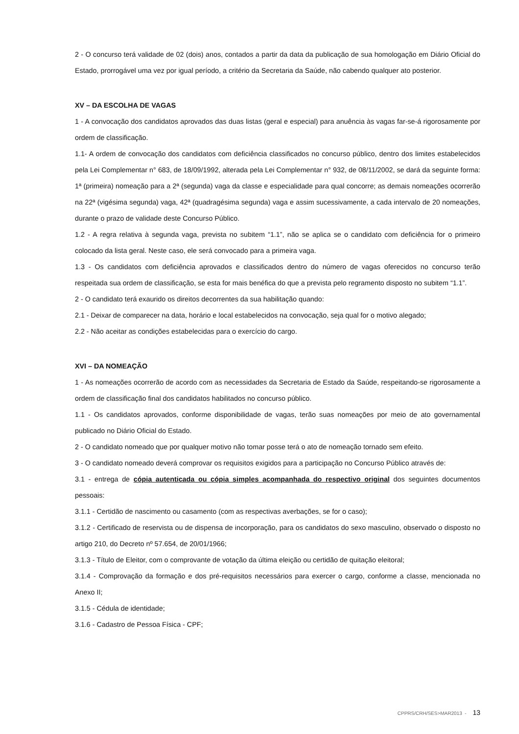2 - O concurso terá validade de 02 (dois) anos, contados a partir da data da publicação de sua homologação em Diário Oficial do Estado, prorrogável uma vez por igual período, a critério da Secretaria da Saúde, não cabendo qualquer ato posterior.
XV – DA ESCOLHA DE VAGAS
1 - A convocação dos candidatos aprovados das duas listas (geral e especial) para anuência às vagas far-se-á rigorosamente por ordem de classificação.
1.1- A ordem de convocação dos candidatos com deficiência classificados no concurso público, dentro dos limites estabelecidos pela Lei Complementar n° 683, de 18/09/1992, alterada pela Lei Complementar n° 932, de 08/11/2002, se dará da seguinte forma: 1ª (primeira) nomeação para a 2ª (segunda) vaga da classe e especialidade para qual concorre; as demais nomeações ocorrerão na 22ª (vigésima segunda) vaga, 42ª (quadragésima segunda) vaga e assim sucessivamente, a cada intervalo de 20 nomeações, durante o prazo de validade deste Concurso Público.
1.2 - A regra relativa à segunda vaga, prevista no subitem “1.1”, não se aplica se o candidato com deficiência for o primeiro colocado da lista geral. Neste caso, ele será convocado para a primeira vaga.
1.3 - Os candidatos com deficiência aprovados e classificados dentro do número de vagas oferecidos no concurso terão respeitada sua ordem de classificação, se esta for mais benéfica do que a prevista pelo regramento disposto no subitem “1.1”.
2 - O candidato terá exaurido os direitos decorrentes da sua habilitação quando:
2.1 - Deixar de comparecer na data, horário e local estabelecidos na convocação, seja qual for o motivo alegado;
2.2 - Não aceitar as condições estabelecidas para o exercício do cargo.
XVI – DA NOMEAÇÃO
1 - As nomeações ocorrerão de acordo com as necessidades da Secretaria de Estado da Saúde, respeitando-se rigorosamente a ordem de classificação final dos candidatos habilitados no concurso público.
1.1 - Os candidatos aprovados, conforme disponibilidade de vagas, terão suas nomeações por meio de ato governamental publicado no Diário Oficial do Estado.
2 - O candidato nomeado que por qualquer motivo não tomar posse terá o ato de nomeação tornado sem efeito.
3 - O candidato nomeado deverá comprovar os requisitos exigidos para a participação no Concurso Público através de:
3.1 - entrega de cópia autenticada ou cópia simples acompanhada do respectivo original dos seguintes documentos pessoais:
3.1.1 - Certidão de nascimento ou casamento (com as respectivas averbações, se for o caso);
3.1.2 - Certificado de reservista ou de dispensa de incorporação, para os candidatos do sexo masculino, observado o disposto no artigo 210, do Decreto nº 57.654, de 20/01/1966;
3.1.3 - Título de Eleitor, com o comprovante de votação da última eleição ou certidão de quitação eleitoral;
3.1.4 - Comprovação da formação e dos pré-requisitos necessários para exercer o cargo, conforme a classe, mencionada no Anexo II;
3.1.5 - Cédula de identidade;
3.1.6 - Cadastro de Pessoa Física - CPF;
CPPRS/CRH/SES>MAR2013 - 13